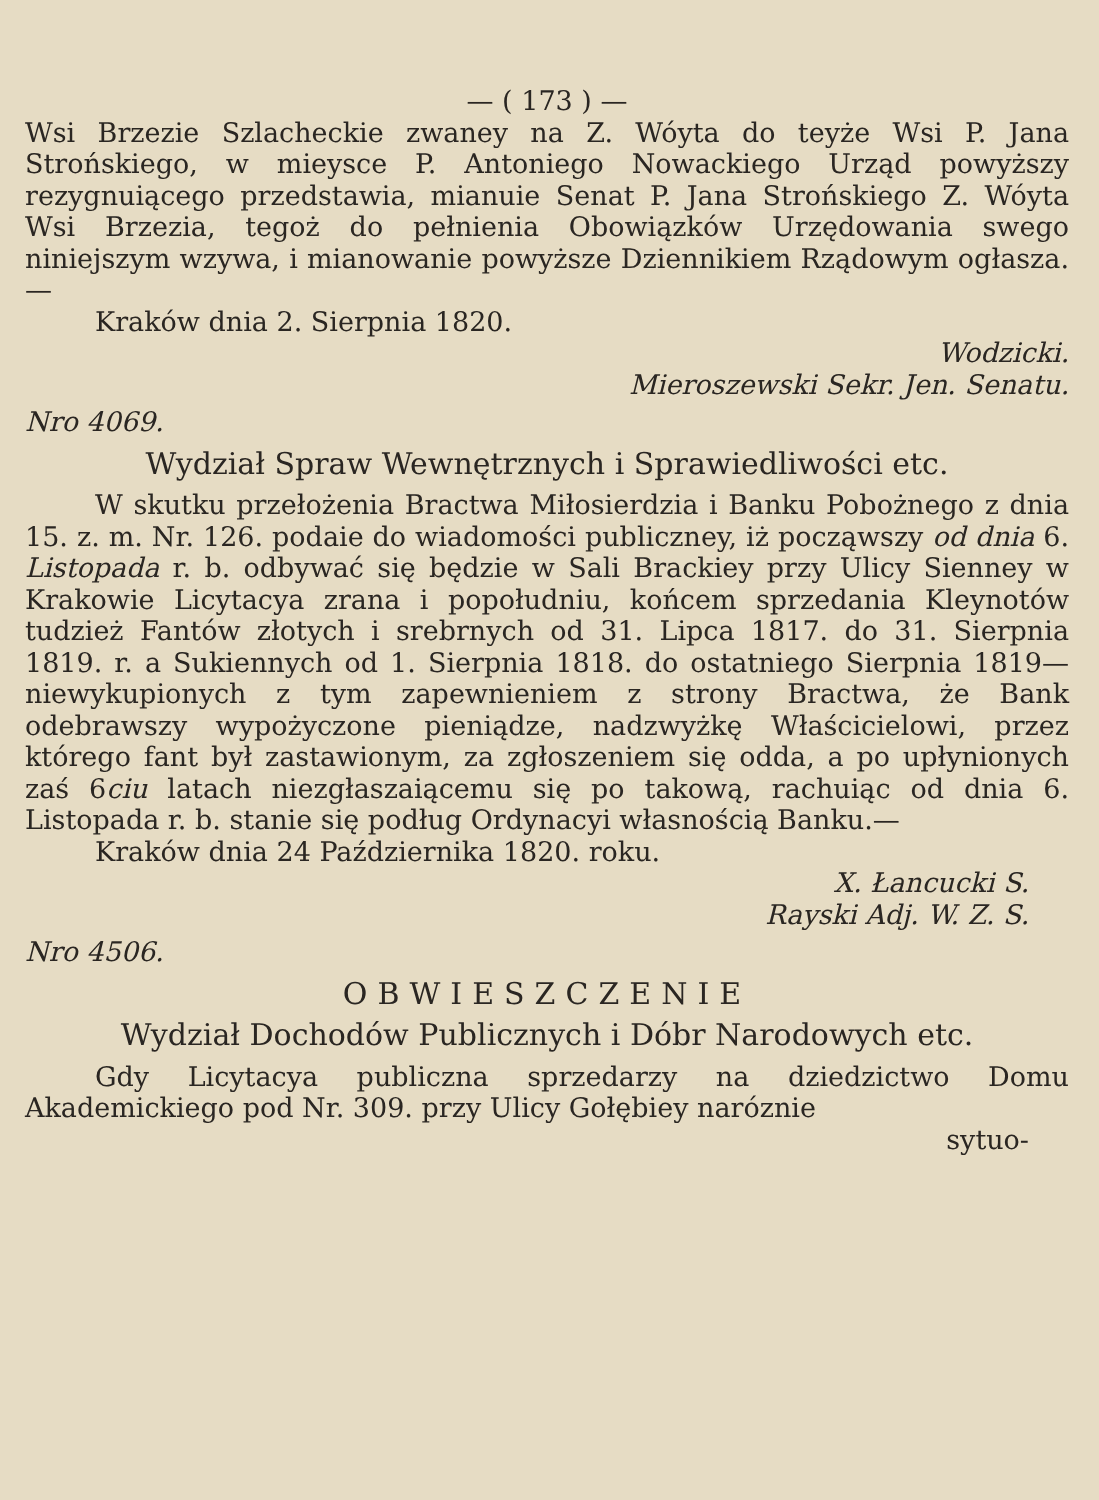— ( 173 ) —
Wsi Brzezie Szlacheckie zwaney na Z. Wóyta do teyże Wsi P. Jana Strońskiego, w mieysce P. Antoniego Nowackiego Urząd powyższy rezygnuiącego przedstawia, mianuie Senat P. Jana Strońskiego Z. Wóyta Wsi Brzezia, tegoż do pełnienia Obowiązków Urzędowania swego niniejszym wzywa, i mianowanie powyższe Dziennikiem Rządowym ogłasza.—
Kraków dnia 2. Sierpnia 1820.
Wodzicki.
Mieroszewski Sekr. Jen. Senatu.
Nro 4069.
Wydział Spraw Wewnętrznych i Sprawiedliwości etc.
W skutku przełożenia Bractwa Miłosierdzia i Banku Pobożnego z dnia 15. z. m. Nr. 126. podaie do wiadomości publiczney, iż począwszy od dnia 6. Listopada r. b. odbywać się będzie w Sali Brackiey przy Ulicy Sienney w Krakowie Licytacya zrana i popołudniu, końcem sprzedania Kleynotów tudzież Fantów złotych i srebrnych od 31. Lipca 1817. do 31. Sierpnia 1819. r. a Sukiennych od 1. Sierpnia 1818. do ostatniego Sierpnia 1819— niewykupionych z tym zapewnieniem z strony Bractwa, że Bank odebrawszy wypożyczone pieniądze, nadzwyżkę Właścicielowi, przez którego fant był zastawionym, za zgłoszeniem się odda, a po upłynionych zaś 6ciu latach niezgłaszaiącemu się po takową, rachuiąc od dnia 6. Listopada r. b. stanie się podług Ordynacyi własnością Banku.—
Kraków dnia 24 Października 1820. roku.
X. Łancucki S.
Rayski Adj. W. Z. S.
Nro 4506.
OBWIESZCZENIE
Wydział Dochodów Publicznych i Dóbr Narodowych etc.
Gdy Licytacya publiczna sprzedarzy na dziedzictwo Domu Akademickiego pod Nr. 309. przy Ulicy Gołębiey naróznie
sytuo-